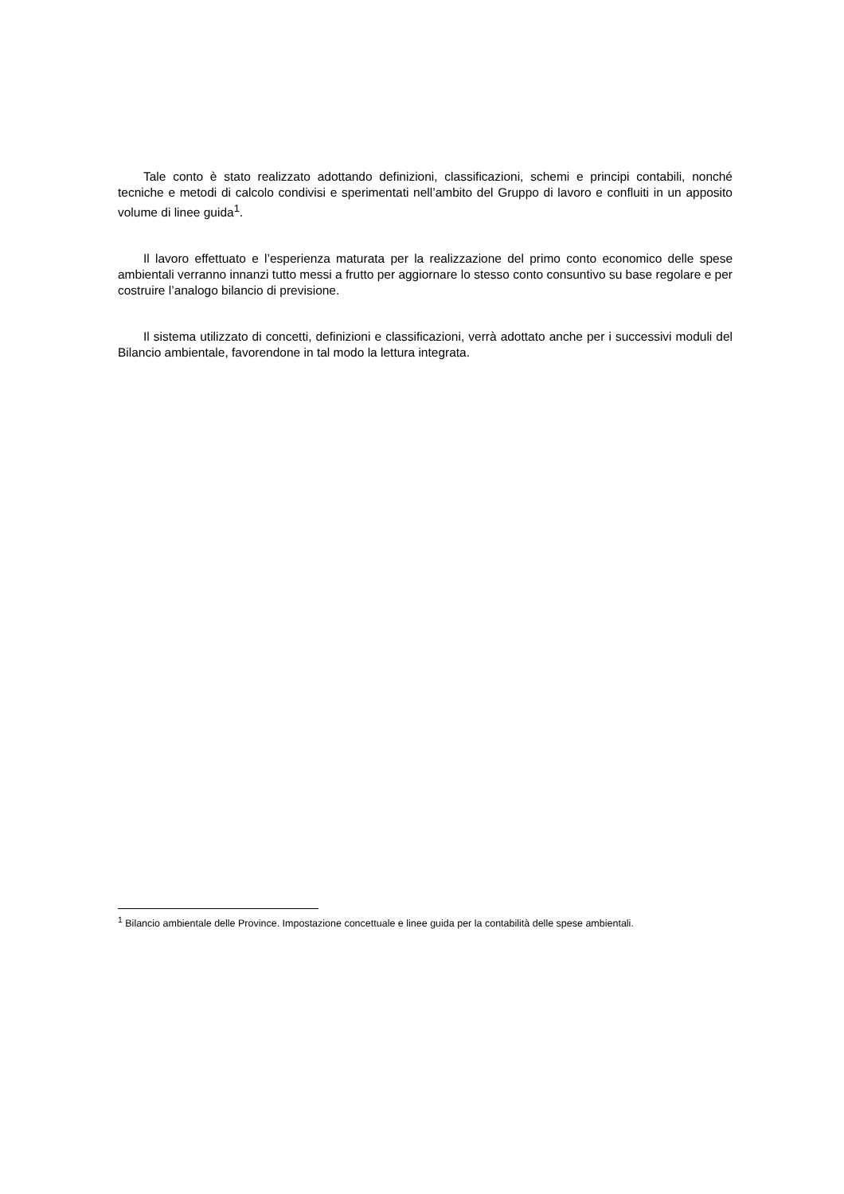Tale conto è stato realizzato adottando definizioni, classificazioni, schemi e principi contabili, nonché tecniche e metodi di calcolo condivisi e sperimentati nell’ambito del Gruppo di lavoro e confluiti in un apposito volume di linee guida<sup>1</sup>.
Il lavoro effettuato e l’esperienza maturata per la realizzazione del primo conto economico delle spese ambientali verranno innanzi tutto messi a frutto per aggiornare lo stesso conto consuntivo su base regolare e per costruire l’analogo bilancio di previsione.
Il sistema utilizzato di concetti, definizioni e classificazioni, verrà adottato anche per i successivi moduli del Bilancio ambientale, favorendone in tal modo la lettura integrata.
<sup>1</sup> Bilancio ambientale delle Province. Impostazione concettuale e linee guida per la contabilità delle spese ambientali.